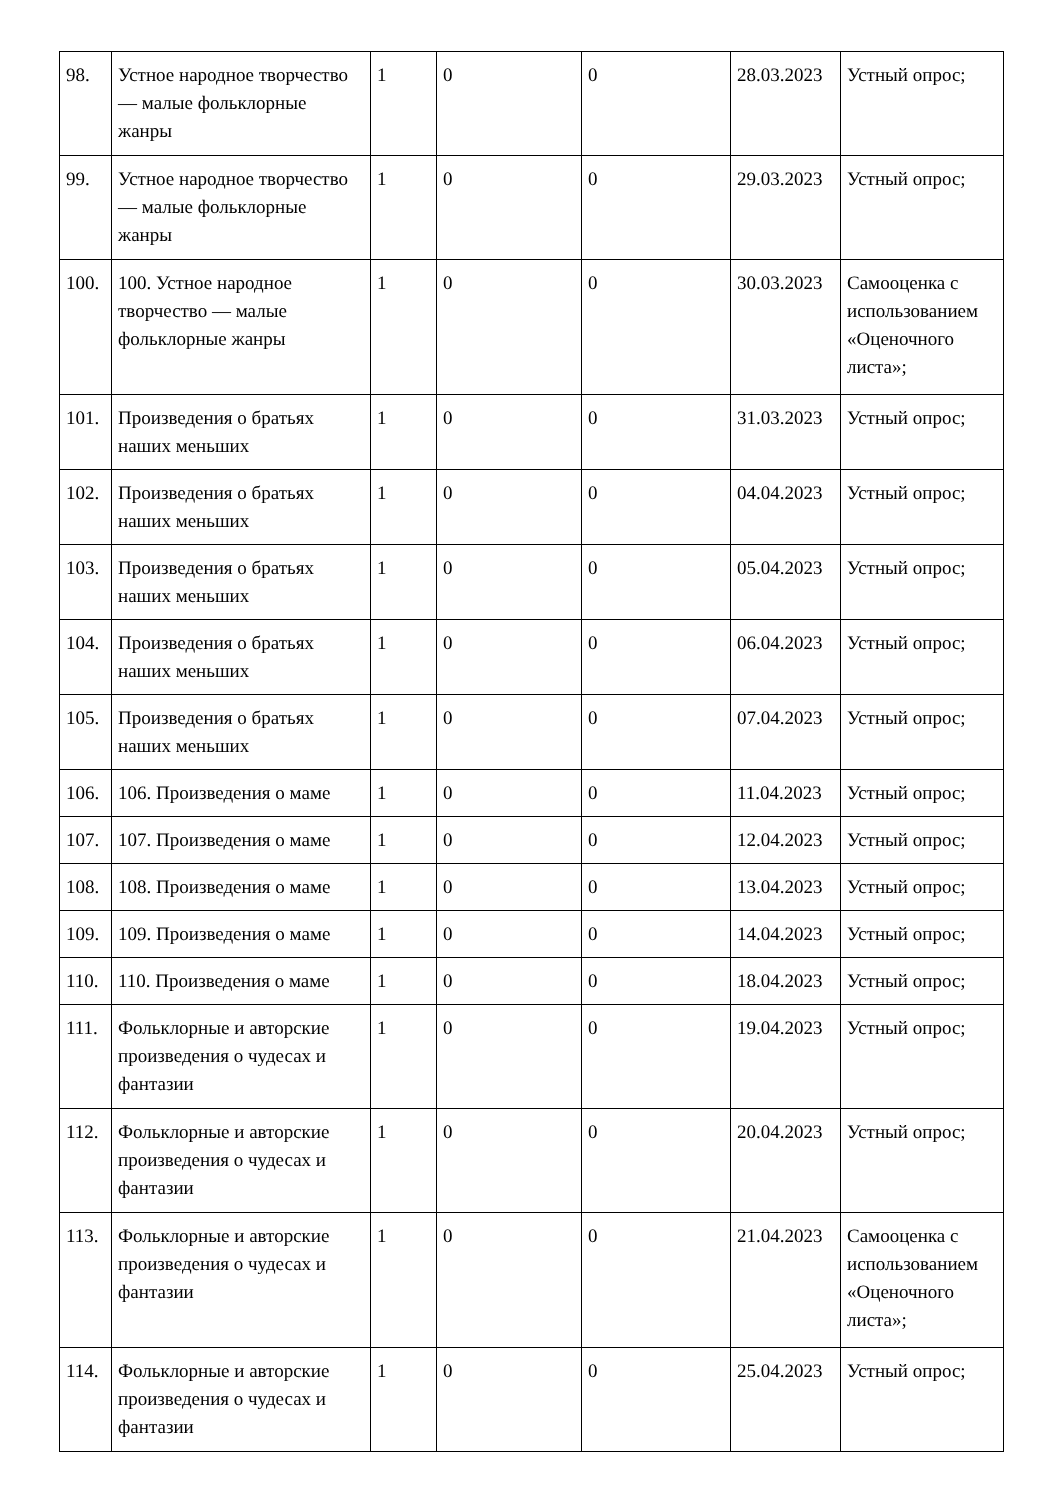| 98. | Устное народное творчество — малые фольклорные жанры | 1 | 0 | 0 | 28.03.2023 | Устный опрос; |
| 99. | Устное народное творчество — малые фольклорные жанры | 1 | 0 | 0 | 29.03.2023 | Устный опрос; |
| 100. | 100. Устное народное творчество — малые фольклорные жанры | 1 | 0 | 0 | 30.03.2023 | Самооценка с использованием «Оценочного листа»; |
| 101. | Произведения о братьях наших меньших | 1 | 0 | 0 | 31.03.2023 | Устный опрос; |
| 102. | Произведения о братьях наших меньших | 1 | 0 | 0 | 04.04.2023 | Устный опрос; |
| 103. | Произведения о братьях наших меньших | 1 | 0 | 0 | 05.04.2023 | Устный опрос; |
| 104. | Произведения о братьях наших меньших | 1 | 0 | 0 | 06.04.2023 | Устный опрос; |
| 105. | Произведения о братьях наших меньших | 1 | 0 | 0 | 07.04.2023 | Устный опрос; |
| 106. | 106. Произведения о маме | 1 | 0 | 0 | 11.04.2023 | Устный опрос; |
| 107. | 107. Произведения о маме | 1 | 0 | 0 | 12.04.2023 | Устный опрос; |
| 108. | 108. Произведения о маме | 1 | 0 | 0 | 13.04.2023 | Устный опрос; |
| 109. | 109. Произведения о маме | 1 | 0 | 0 | 14.04.2023 | Устный опрос; |
| 110. | 110. Произведения о маме | 1 | 0 | 0 | 18.04.2023 | Устный опрос; |
| 111. | Фольклорные и авторские произведения о чудесах и фантазии | 1 | 0 | 0 | 19.04.2023 | Устный опрос; |
| 112. | Фольклорные и авторские произведения о чудесах и фантазии | 1 | 0 | 0 | 20.04.2023 | Устный опрос; |
| 113. | Фольклорные и авторские произведения о чудесах и фантазии | 1 | 0 | 0 | 21.04.2023 | Самооценка с использованием «Оценочного листа»; |
| 114. | Фольклорные и авторские произведения о чудесах и фантазии | 1 | 0 | 0 | 25.04.2023 | Устный опрос; |